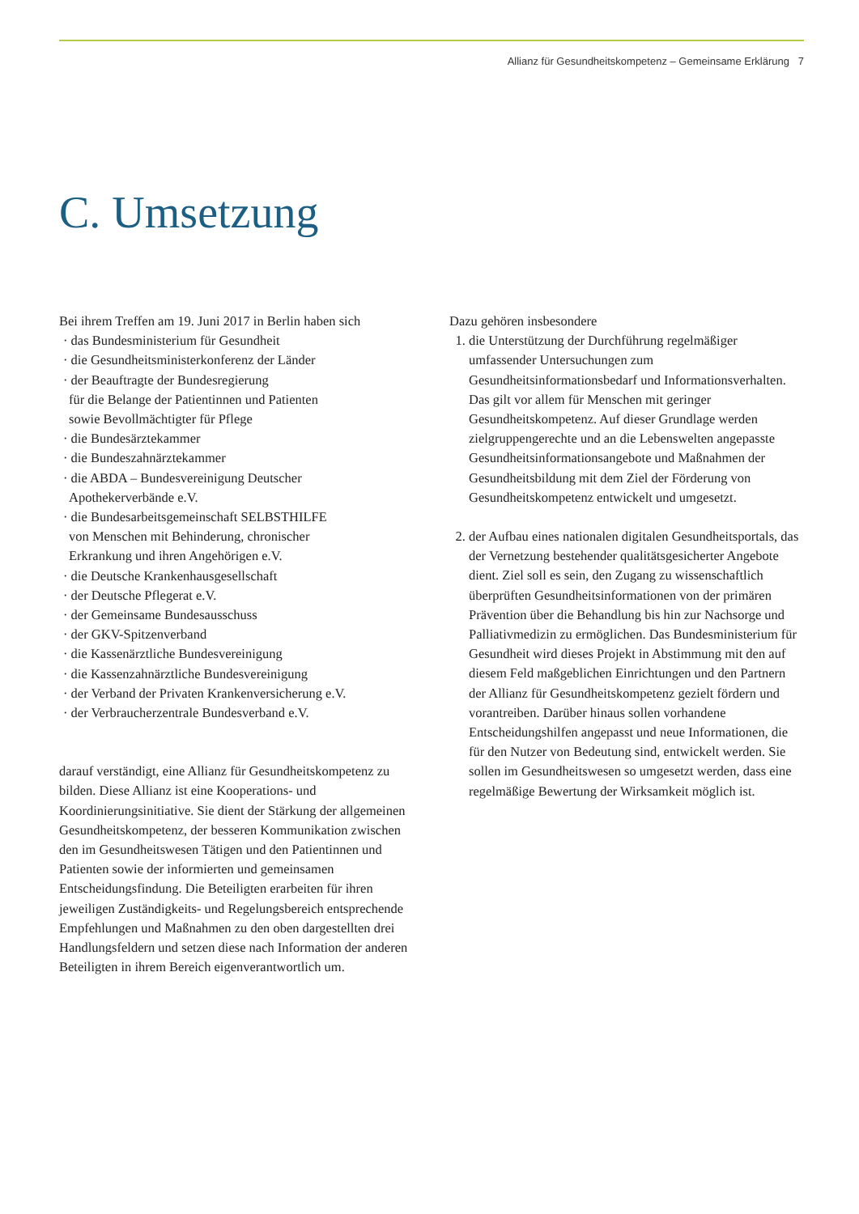Allianz für Gesundheitskompetenz – Gemeinsame Erklärung 7
C. Umsetzung
Bei ihrem Treffen am 19. Juni 2017 in Berlin haben sich
· das Bundesministerium für Gesundheit
· die Gesundheitsministerkonferenz der Länder
· der Beauftragte der Bundesregierung
für die Belange der Patientinnen und Patienten
sowie Bevollmächtigter für Pflege
· die Bundesärztekammer
· die Bundeszahnärztekammer
· die ABDA – Bundesvereinigung Deutscher
Apothekerverbände e.V.
· die Bundesarbeitsgemeinschaft SELBSTHILFE
von Menschen mit Behinderung, chronischer
Erkrankung und ihren Angehörigen e.V.
· die Deutsche Krankenhausgesellschaft
· der Deutsche Pflegerat e.V.
· der Gemeinsame Bundesausschuss
· der GKV-Spitzenverband
· die Kassenärztliche Bundesvereinigung
· die Kassenzahnärztliche Bundesvereinigung
· der Verband der Privaten Krankenversicherung e.V.
· der Verbraucherzentrale Bundesverband e.V.
darauf verständigt, eine Allianz für Gesundheitskompetenz zu bilden. Diese Allianz ist eine Kooperations- und Koordinierungsinitiative. Sie dient der Stärkung der allgemeinen Gesundheitskompetenz, der besseren Kommunikation zwischen den im Gesundheitswesen Tätigen und den Patientinnen und Patienten sowie der informierten und gemeinsamen Entscheidungsfindung. Die Beteiligten erarbeiten für ihren jeweiligen Zuständigkeits- und Regelungsbereich entsprechende Empfehlungen und Maßnahmen zu den oben dargestellten drei Handlungsfeldern und setzen diese nach Information der anderen Beteiligten in ihrem Bereich eigenverantwortlich um.
Dazu gehören insbesondere
1. die Unterstützung der Durchführung regelmäßiger umfassender Untersuchungen zum Gesundheitsinformationsbedarf und Informationsverhalten. Das gilt vor allem für Menschen mit geringer Gesundheitskompetenz. Auf dieser Grundlage werden zielgruppengerechte und an die Lebenswelten angepasste Gesundheitsinformationsangebote und Maßnahmen der Gesundheitsbildung mit dem Ziel der Förderung von Gesundheitskompetenz entwickelt und umgesetzt.
2. der Aufbau eines nationalen digitalen Gesundheitsportals, das der Vernetzung bestehender qualitätsgesicherter Angebote dient. Ziel soll es sein, den Zugang zu wissenschaftlich überprüften Gesundheitsinformationen von der primären Prävention über die Behandlung bis hin zur Nachsorge und Palliativmedizin zu ermöglichen. Das Bundesministerium für Gesundheit wird dieses Projekt in Abstimmung mit den auf diesem Feld maßgeblichen Einrichtungen und den Partnern der Allianz für Gesundheitskompetenz gezielt fördern und vorantreiben. Darüber hinaus sollen vorhandene Entscheidungshilfen angepasst und neue Informationen, die für den Nutzer von Bedeutung sind, entwickelt werden. Sie sollen im Gesundheitswesen so umgesetzt werden, dass eine regelmäßige Bewertung der Wirksamkeit möglich ist.